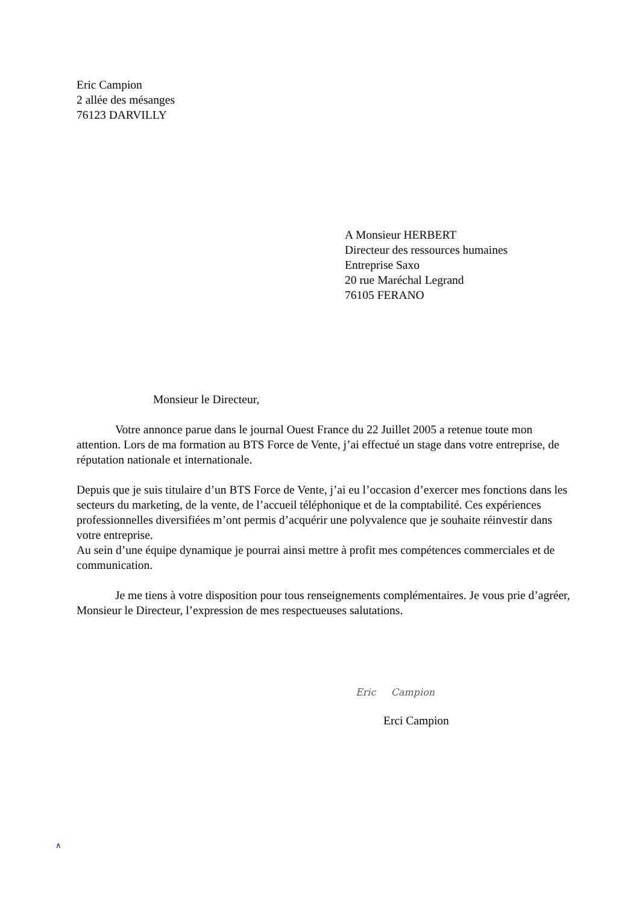Eric Campion
2 allée des mésanges
76123 DARVILLY
A Monsieur HERBERT
Directeur des ressources humaines
Entreprise Saxo
20 rue Maréchal Legrand
76105 FERANO
Monsieur le Directeur,
Votre annonce parue dans le journal Ouest France du 22 Juillet 2005 a retenue toute mon attention. Lors de ma formation au BTS Force de Vente, j’ai effectué un stage dans votre entreprise, de réputation nationale et internationale.
Depuis que je suis titulaire d’un BTS Force de Vente, j’ai eu l’occasion d’exercer mes fonctions dans les secteurs du marketing, de la vente, de l’accueil téléphonique et de la comptabilité. Ces expériences professionnelles diversifiées m’ont permis d’acquérir une polyvalence que je souhaite réinvestir dans votre entreprise.
Au sein d’une équipe dynamique je pourrai ainsi mettre à profit mes compétences commerciales et de communication.
Je me tiens à votre disposition pour tous renseignements complémentaires. Je vous prie d’agréer, Monsieur le Directeur, l’expression de mes respectueuses salutations.
Eric Campion
Erci Campion
∧